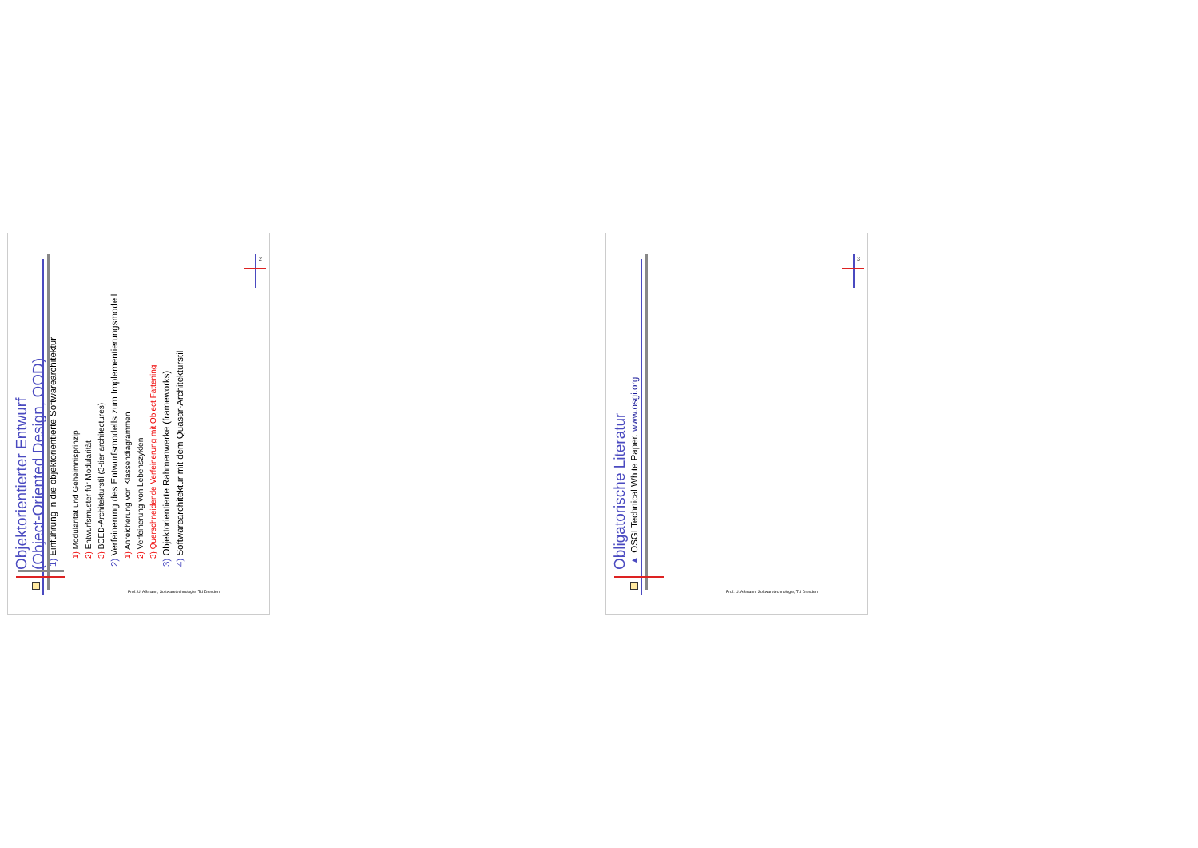Objektorientierter Entwurf
(Object-Oriented Design, OOD)
1) Einführung in die objektorientierte Softwarearchitektur
1) Modularität und Geheimnisprinzip
2) Entwurfsmuster für Modularität
3) BCED-Architekturstil (3-tier architectures)
2) Verfeinerung des Entwurfsmodells zum Implementierungsmodell
1) Anreicherung von Klassendiagrammen
2) Verfeinerung von Lebenszyklen
3) Querschneidende Verfeinerung mit Object Fattening
3) Objektorientierte Rahmenwerke (frameworks)
4) Softwarearchitektur mit dem Quasar-Architekturstil
2
Prof. U. Aßmann, Softwaretechnologie, TU Dresden
Obligatorische Literatur
▸ OSGI Technical White Paper. www.osgi.org
3
Prof. U. Aßmann, Softwaretechnologie, TU Dresden